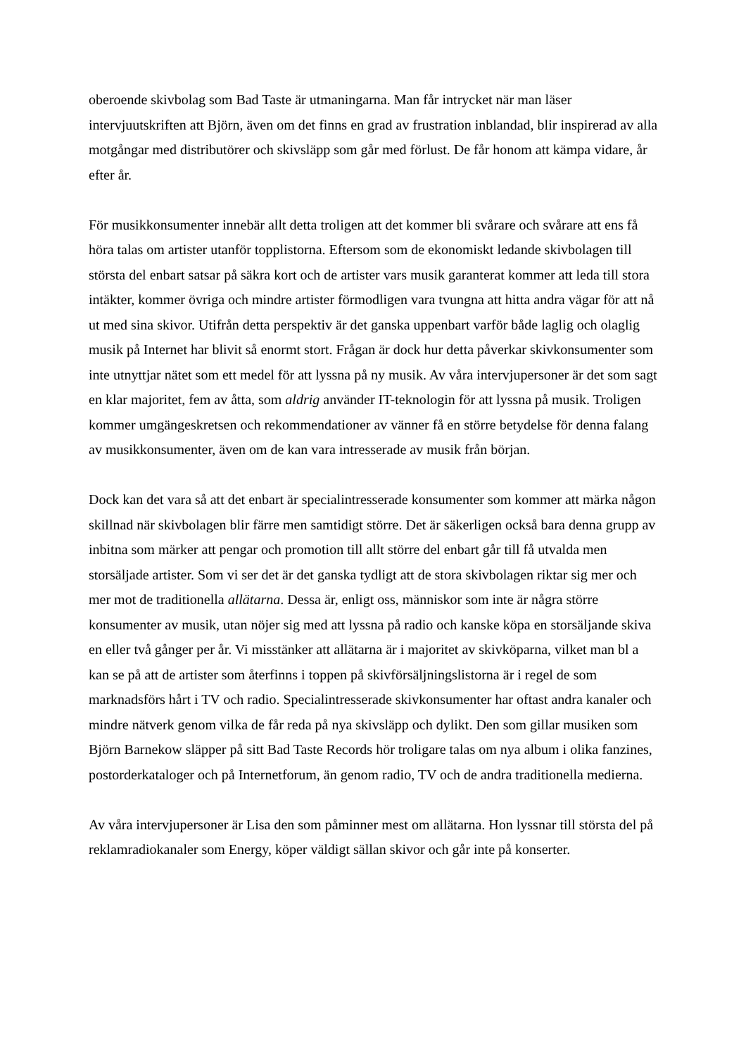oberoende skivbolag som Bad Taste är utmaningarna. Man får intrycket när man läser intervjuutskriften att Björn, även om det finns en grad av frustration inblandad, blir inspirerad av alla motgångar med distributörer och skivsläpp som går med förlust. De får honom att kämpa vidare, år efter år.
För musikkonsumenter innebär allt detta troligen att det kommer bli svårare och svårare att ens få höra talas om artister utanför topplistorna. Eftersom som de ekonomiskt ledande skivbolagen till största del enbart satsar på säkra kort och de artister vars musik garanterat kommer att leda till stora intäkter, kommer övriga och mindre artister förmodligen vara tvungna att hitta andra vägar för att nå ut med sina skivor. Utifrån detta perspektiv är det ganska uppenbart varför både laglig och olaglig musik på Internet har blivit så enormt stort. Frågan är dock hur detta påverkar skivkonsumenter som inte utnyttjar nätet som ett medel för att lyssna på ny musik. Av våra intervjupersoner är det som sagt en klar majoritet, fem av åtta, som aldrig använder IT-teknologin för att lyssna på musik. Troligen kommer umgängeskretsen och rekommendationer av vänner få en större betydelse för denna falang av musikkonsumenter, även om de kan vara intresserade av musik från början.
Dock kan det vara så att det enbart är specialintresserade konsumenter som kommer att märka någon skillnad när skivbolagen blir färre men samtidigt större. Det är säkerligen också bara denna grupp av inbitna som märker att pengar och promotion till allt större del enbart går till få utvalda men storsäljade artister. Som vi ser det är det ganska tydligt att de stora skivbolagen riktar sig mer och mer mot de traditionella allätarna. Dessa är, enligt oss, människor som inte är några större konsumenter av musik, utan nöjer sig med att lyssna på radio och kanske köpa en storsäljande skiva en eller två gånger per år. Vi misstänker att allätarna är i majoritet av skivköparna, vilket man bl a kan se på att de artister som återfinns i toppen på skivförsäljningslistorna är i regel de som marknadsförs hårt i TV och radio. Specialintresserade skivkonsumenter har oftast andra kanaler och mindre nätverk genom vilka de får reda på nya skivsläpp och dylikt. Den som gillar musiken som Björn Barnekow släpper på sitt Bad Taste Records hör troligare talas om nya album i olika fanzines, postorderkataloger och på Internetforum, än genom radio, TV och de andra traditionella medierna.
Av våra intervjupersoner är Lisa den som påminner mest om allätarna. Hon lyssnar till största del på reklamradiokanaler som Energy, köper väldigt sällan skivor och går inte på konserter.